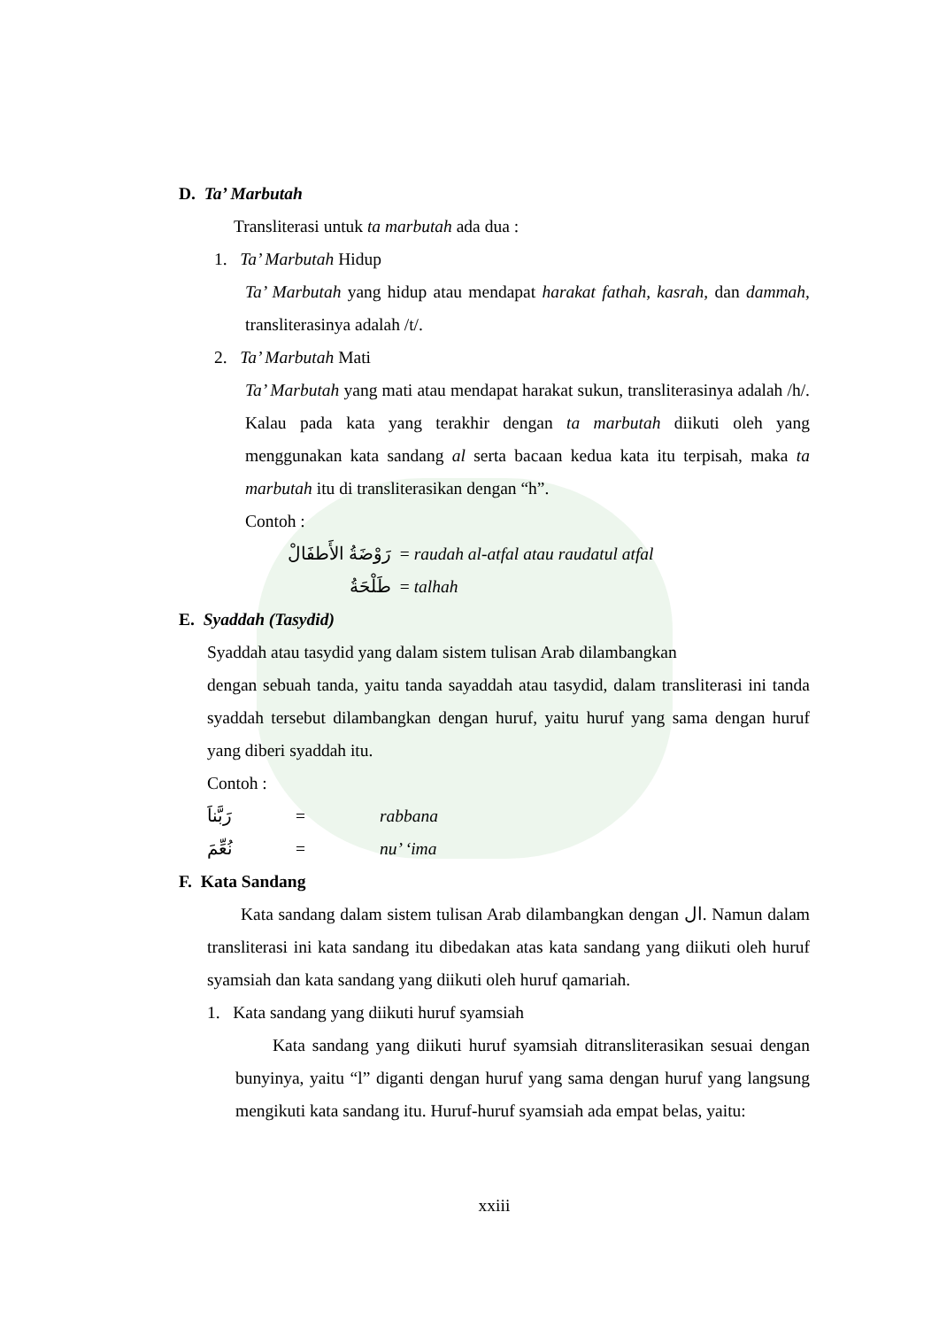D. Ta’ Marbutah
Transliterasi untuk ta marbutah ada dua :
1. Ta’ Marbutah Hidup
Ta’ Marbutah yang hidup atau mendapat harakat fathah, kasrah, dan dammah, transliterasinya adalah /t/.
2. Ta’ Marbutah Mati
Ta’ Marbutah yang mati atau mendapat harakat sukun, transliterasinya adalah /h/. Kalau pada kata yang terakhir dengan ta marbutah diikuti oleh yang menggunakan kata sandang al serta bacaan kedua kata itu terpisah, maka ta marbutah itu di transliterasikan dengan “h”.
Contoh :
رَوْضَةُ الأَطفَالْ = raudah al-atfal atau raudatul atfal
طَلْحَةُ = talhah
E. Syaddah (Tasydid)
Syaddah atau tasydid yang dalam sistem tulisan Arab dilambangkan
dengan sebuah tanda, yaitu tanda sayaddah atau tasydid, dalam transliterasi ini tanda syaddah tersebut dilambangkan dengan huruf, yaitu huruf yang sama dengan huruf yang diberi syaddah itu.
Contoh :
رَبَّناَ = rabbana
نُعِّمَ = nu’ ‘ima
F. Kata Sandang
Kata sandang dalam sistem tulisan Arab dilambangkan dengan ال. Namun dalam transliterasi ini kata sandang itu dibedakan atas kata sandang yang diikuti oleh huruf syamsiah dan kata sandang yang diikuti oleh huruf qamariah.
1. Kata sandang yang diikuti huruf syamsiah
Kata sandang yang diikuti huruf syamsiah ditransliterasikan sesuai dengan bunyinya, yaitu “l” diganti dengan huruf yang sama dengan huruf yang langsung mengikuti kata sandang itu. Huruf-huruf syamsiah ada empat belas, yaitu:
xxiii